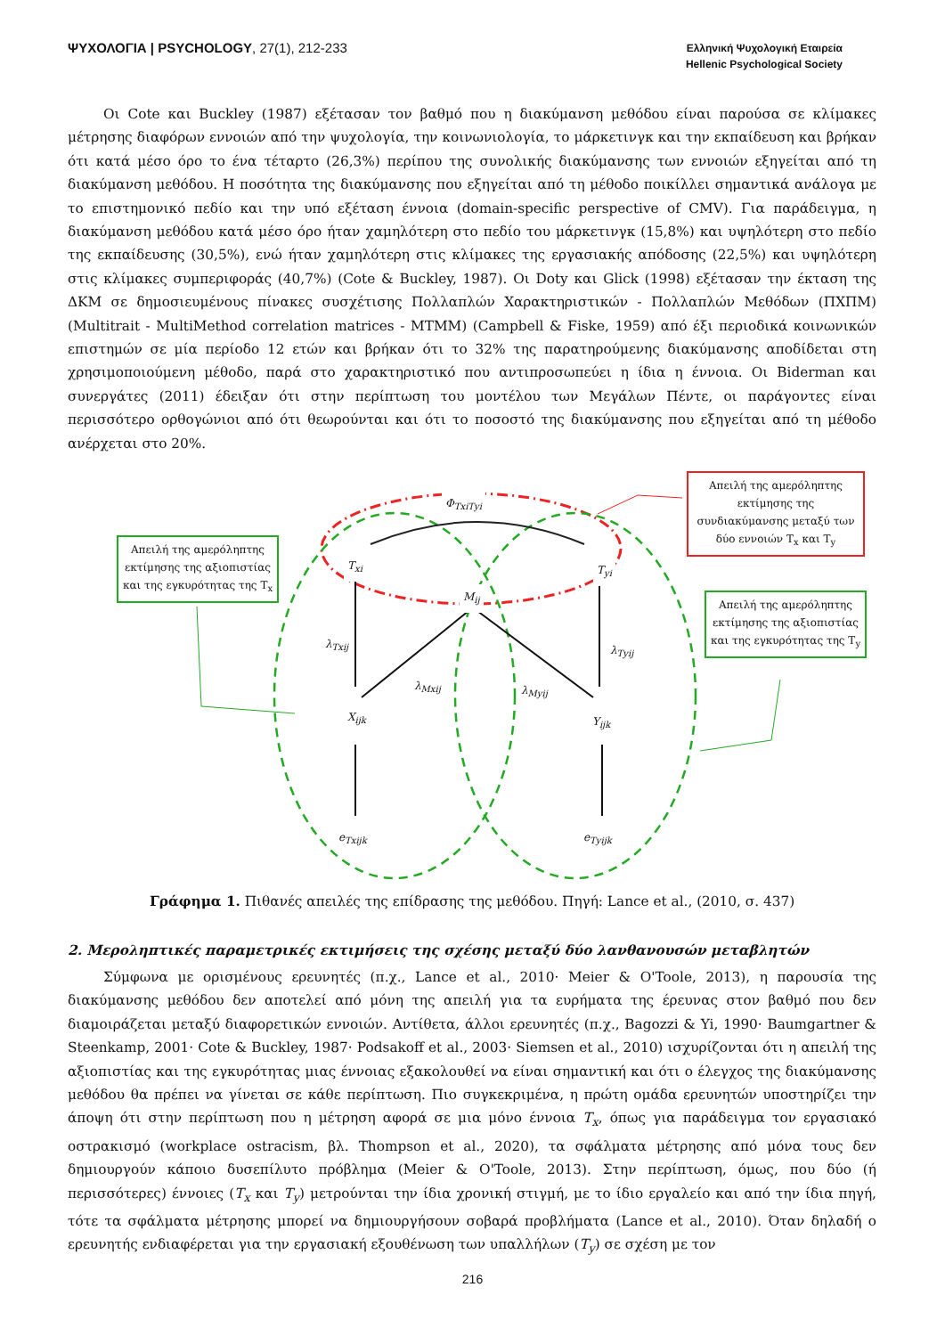ΨΥΧΟΛΟΓΙΑ | PSYCHOLOGY, 27(1), 212-233
Ελληνική Ψυχολογική Εταιρεία
Hellenic Psychological Society
Οι Cote και Buckley (1987) εξέτασαν τον βαθμό που η διακύμανση μεθόδου είναι παρούσα σε κλίμακες μέτρησης διαφόρων εννοιών από την ψυχολογία, την κοινωνιολογία, το μάρκετινγκ και την εκπαίδευση και βρήκαν ότι κατά μέσο όρο το ένα τέταρτο (26,3%) περίπου της συνολικής διακύμανσης των εννοιών εξηγείται από τη διακύμανση μεθόδου. Η ποσότητα της διακύμανσης που εξηγείται από τη μέθοδο ποικίλλει σημαντικά ανάλογα με το επιστημονικό πεδίο και την υπό εξέταση έννοια (domain-specific perspective of CMV). Για παράδειγμα, η διακύμανση μεθόδου κατά μέσο όρο ήταν χαμηλότερη στο πεδίο του μάρκετινγκ (15,8%) και υψηλότερη στο πεδίο της εκπαίδευσης (30,5%), ενώ ήταν χαμηλότερη στις κλίμακες της εργασιακής απόδοσης (22,5%) και υψηλότερη στις κλίμακες συμπεριφοράς (40,7%) (Cote & Buckley, 1987). Οι Doty και Glick (1998) εξέτασαν την έκταση της ΔΚΜ σε δημοσιευμένους πίνακες συσχέτισης Πολλαπλών Χαρακτηριστικών - Πολλαπλών Μεθόδων (ΠΧΠΜ) (Multitrait - MultiMethod correlation matrices - MTMM) (Campbell & Fiske, 1959) από έξι περιοδικά κοινωνικών επιστημών σε μία περίοδο 12 ετών και βρήκαν ότι το 32% της παρατηρούμενης διακύμανσης αποδίδεται στη χρησιμοποιούμενη μέθοδο, παρά στο χαρακτηριστικό που αντιπροσωπεύει η ίδια η έννοια. Οι Biderman και συνεργάτες (2011) έδειξαν ότι στην περίπτωση του μοντέλου των Μεγάλων Πέντε, οι παράγοντες είναι περισσότερο ορθογώνιοι από ότι θεωρούνται και ότι το ποσοστό της διακύμανσης που εξηγείται από τη μέθοδο ανέρχεται στο 20%.
Απειλή της αμερόληπτης εκτίμησης της συνδιακύμανσης μεταξύ των δύο εννοιών T<sub>x</sub> και T<sub>y</sub>
Απειλή της αμερόληπτης εκτίμησης της αξιοπιστίας και της εγκυρότητας της T<sub>x</sub>
Απειλή της αμερόληπτης εκτίμησης της αξιοπιστίας και της εγκυρότητας της T<sub>y</sub>
Φ<sub>TxiTyi</sub>
T<sub>xi</sub> T<sub>yi</sub>
M<sub>ij</sub>
λ<sub>Txij</sub> λ<sub>Tyij</sub>
λ<sub>Mxij</sub> λ<sub>Myij</sub>
X<sub>ijk</sub> Y<sub>ijk</sub>
e<sub>Txijk</sub> e<sub>Tyijk</sub>
Γράφημα 1. Πιθανές απειλές της επίδρασης της μεθόδου. Πηγή: Lance et al., (2010, σ. 437)
2. Μεροληπτικές παραμετρικές εκτιμήσεις της σχέσης μεταξύ δύο λανθανουσών μεταβλητών
Σύμφωνα με ορισμένους ερευνητές (π.χ., Lance et al., 2010· Meier & O'Toole, 2013), η παρουσία της διακύμανσης μεθόδου δεν αποτελεί από μόνη της απειλή για τα ευρήματα της έρευνας στον βαθμό που δεν διαμοιράζεται μεταξύ διαφορετικών εννοιών. Αντίθετα, άλλοι ερευνητές (π.χ., Bagozzi & Yi, 1990· Baumgartner & Steenkamp, 2001· Cote & Buckley, 1987· Podsakoff et al., 2003· Siemsen et al., 2010) ισχυρίζονται ότι η απειλή της αξιοπιστίας και της εγκυρότητας μιας έννοιας εξακολουθεί να είναι σημαντική και ότι ο έλεγχος της διακύμανσης μεθόδου θα πρέπει να γίνεται σε κάθε περίπτωση. Πιο συγκεκριμένα, η πρώτη ομάδα ερευνητών υποστηρίζει την άποψη ότι στην περίπτωση που η μέτρηση αφορά σε μια μόνο έννοια T<sub>x</sub>, όπως για παράδειγμα τον εργασιακό οστρακισμό (workplace ostracism, βλ. Thompson et al., 2020), τα σφάλματα μέτρησης από μόνα τους δεν δημιουργούν κάποιο δυσεπίλυτο πρόβλημα (Meier & O'Toole, 2013). Στην περίπτωση, όμως, που δύο (ή περισσότερες) έννοιες (T<sub>x</sub> και T<sub>y</sub>) μετρούνται την ίδια χρονική στιγμή, με το ίδιο εργαλείο και από την ίδια πηγή, τότε τα σφάλματα μέτρησης μπορεί να δημιουργήσουν σοβαρά προβλήματα (Lance et al., 2010). Όταν δηλαδή ο ερευνητής ενδιαφέρεται για την εργασιακή εξουθένωση των υπαλλήλων (T<sub>y</sub>) σε σχέση με τον
216